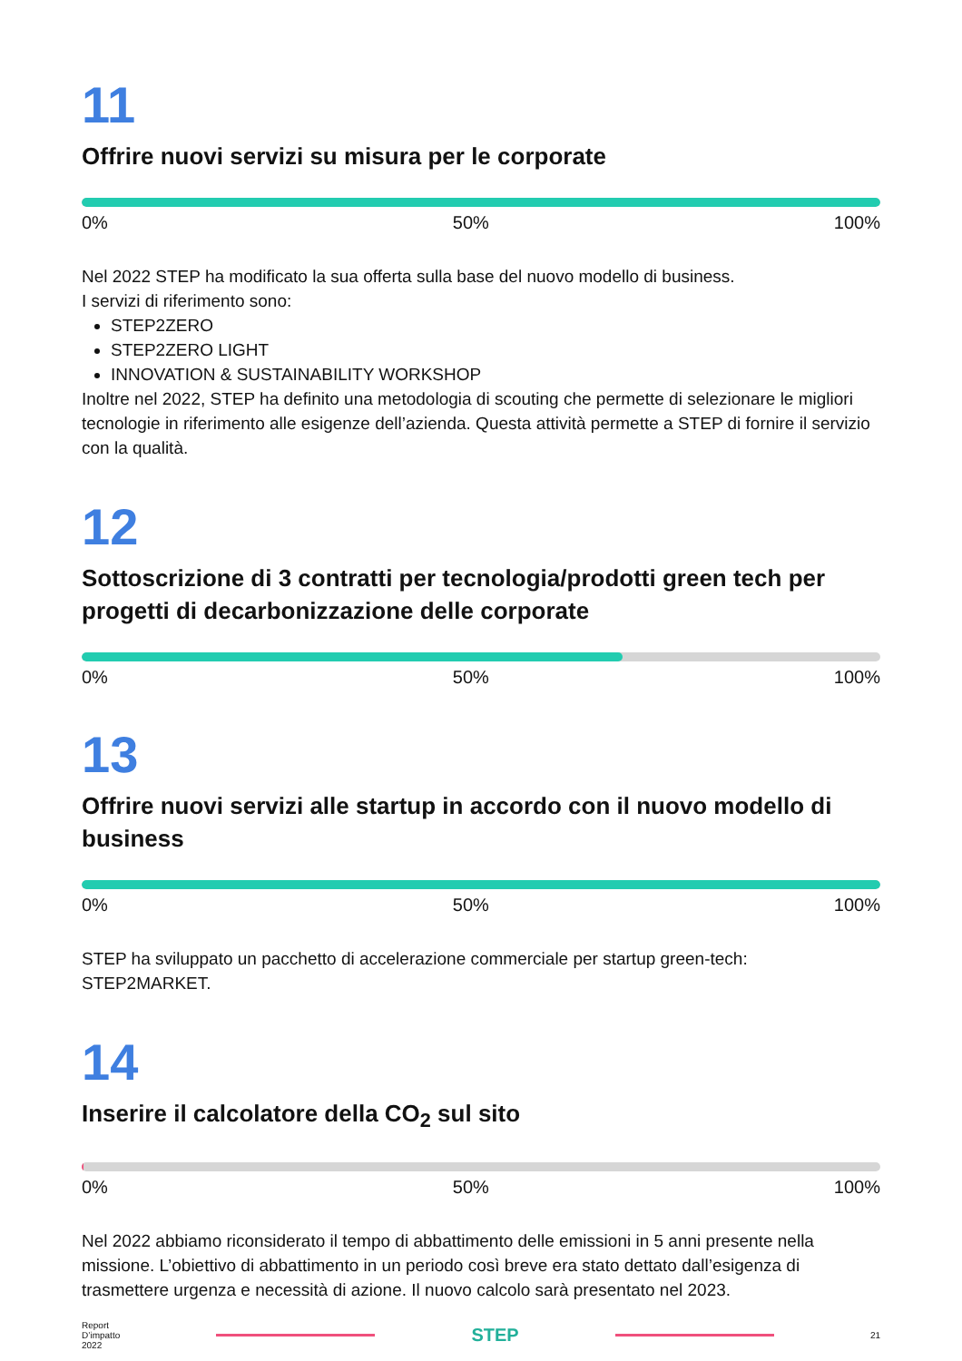11
Offrire nuovi servizi su misura per le corporate
0% 50% 100%
Nel 2022 STEP ha modificato la sua offerta sulla base del nuovo modello di business.
I servizi di riferimento sono:
STEP2ZERO
STEP2ZERO LIGHT
INNOVATION & SUSTAINABILITY WORKSHOP
Inoltre nel 2022, STEP ha definito una metodologia di scouting che permette di selezionare le migliori tecnologie in riferimento alle esigenze dell’azienda. Questa attività permette a STEP di fornire il servizio con la qualità.
12
Sottoscrizione di 3 contratti per tecnologia/prodotti green tech per progetti di decarbonizzazione delle corporate
0% 50% 100%
13
Offrire nuovi servizi alle startup in accordo con il nuovo modello di business
0% 50% 100%
STEP ha sviluppato un pacchetto di accelerazione commerciale per startup green-tech: STEP2MARKET.
14
Inserire il calcolatore della CO<sub>2</sub> sul sito
0% 50% 100%
Nel 2022 abbiamo riconsiderato il tempo di abbattimento delle emissioni in 5 anni presente nella missione. L’obiettivo di abbattimento in un periodo così breve era stato dettato dall’esigenza di trasmettere urgenza e necessità di azione. Il nuovo calcolo sarà presentato nel 2023.
Report
D’impatto
2022
STEP
21